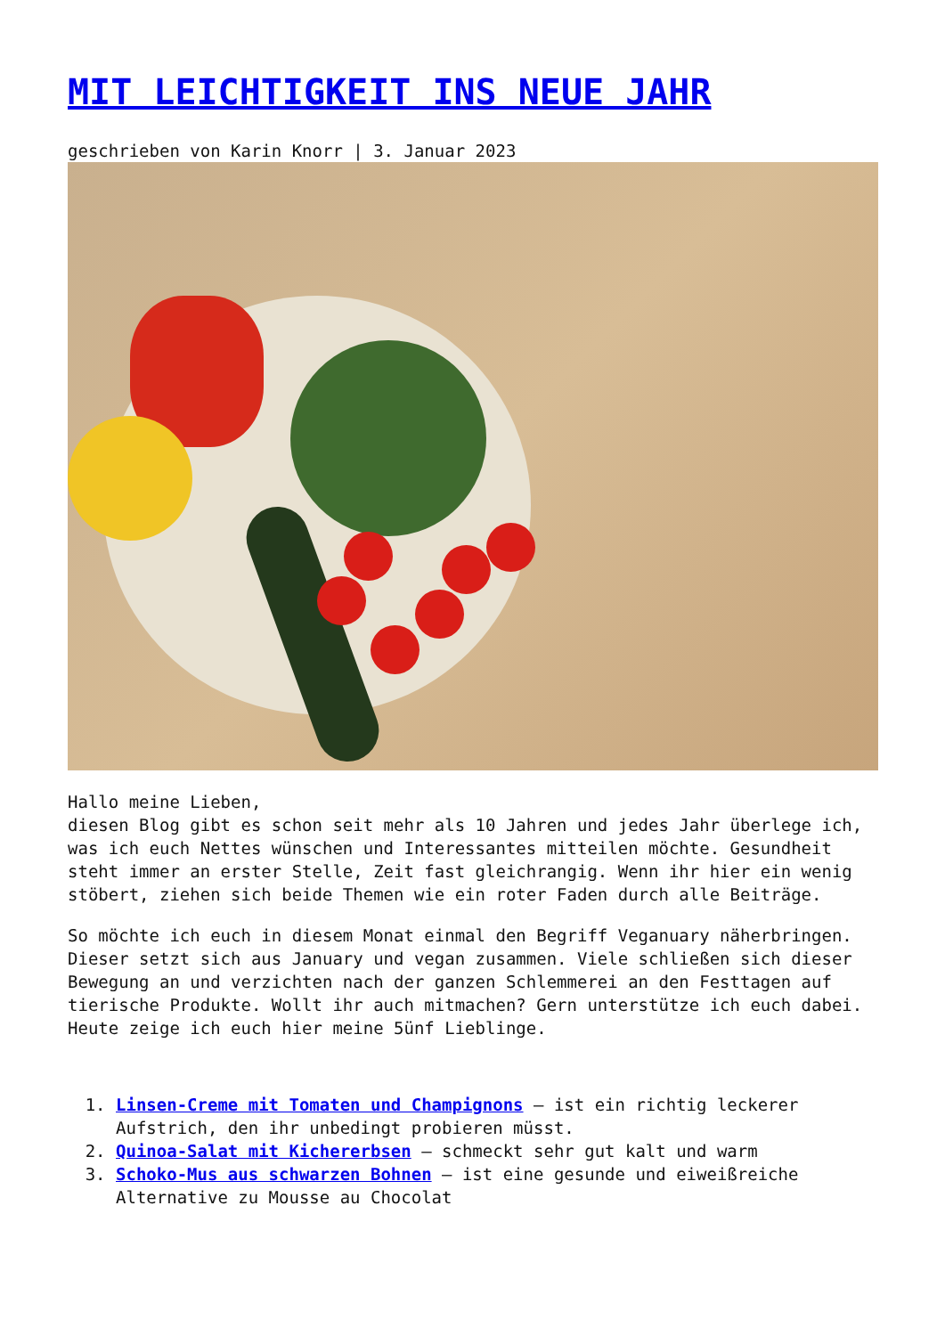MIT LEICHTIGKEIT INS NEUE JAHR
geschrieben von Karin Knorr | 3. Januar 2023
Hallo meine Lieben,
diesen Blog gibt es schon seit mehr als 10 Jahren und jedes Jahr überlege ich, was ich euch Nettes wünschen und Interessantes mitteilen möchte. Gesundheit steht immer an erster Stelle, Zeit fast gleichrangig. Wenn ihr hier ein wenig stöbert, ziehen sich beide Themen wie ein roter Faden durch alle Beiträge.
So möchte ich euch in diesem Monat einmal den Begriff Veganuary näherbringen. Dieser setzt sich aus January und vegan zusammen. Viele schließen sich dieser Bewegung an und verzichten nach der ganzen Schlemmerei an den Festtagen auf tierische Produkte. Wollt ihr auch mitmachen? Gern unterstütze ich euch dabei. Heute zeige ich euch hier meine 5ünf Lieblinge.
1. Linsen-Creme mit Tomaten und Champignons – ist ein richtig leckerer Aufstrich, den ihr unbedingt probieren müsst.
2. Quinoa-Salat mit Kichererbsen – schmeckt sehr gut kalt und warm
3. Schoko-Mus aus schwarzen Bohnen – ist eine gesunde und eiweißreiche Alternative zu Mousse au Chocolat